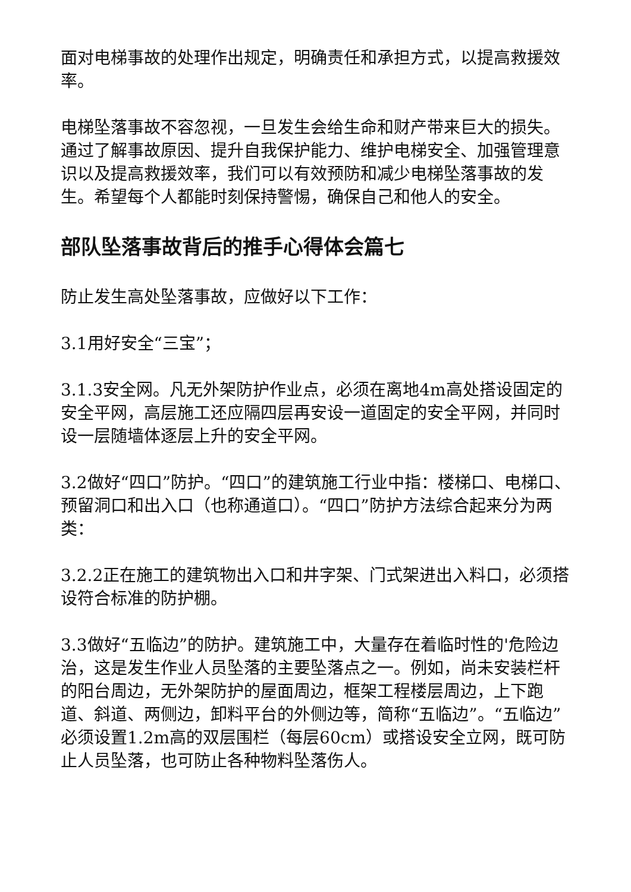面对电梯事故的处理作出规定，明确责任和承担方式，以提高救援效率。
电梯坠落事故不容忽视，一旦发生会给生命和财产带来巨大的损失。通过了解事故原因、提升自我保护能力、维护电梯安全、加强管理意识以及提高救援效率，我们可以有效预防和减少电梯坠落事故的发生。希望每个人都能时刻保持警惕，确保自己和他人的安全。
部队坠落事故背后的推手心得体会篇七
防止发生高处坠落事故，应做好以下工作：
3.1用好安全“三宝”；
3.1.3安全网。凡无外架防护作业点，必须在离地4m高处搭设固定的安全平网，高层施工还应隔四层再安设一道固定的安全平网，并同时设一层随墙体逐层上升的安全平网。
3.2做好“四口”防护。“四口”的建筑施工行业中指：楼梯口、电梯口、预留洞口和出入口（也称通道口）。“四口”防护方法综合起来分为两类：
3.2.2正在施工的建筑物出入口和井字架、门式架进出入料口，必须搭设符合标准的防护棚。
3.3做好“五临边”的防护。建筑施工中，大量存在着临时性的'危险边治，这是发生作业人员坠落的主要坠落点之一。例如，尚未安装栏杆的阳台周边，无外架防护的屋面周边，框架工程楼层周边，上下跑道、斜道、两侧边，卸料平台的外侧边等，简称“五临边”。“五临边”必须设置1.2m高的双层围栏（每层60cm）或搭设安全立网，既可防止人员坠落，也可防止各种物料坠落伤人。